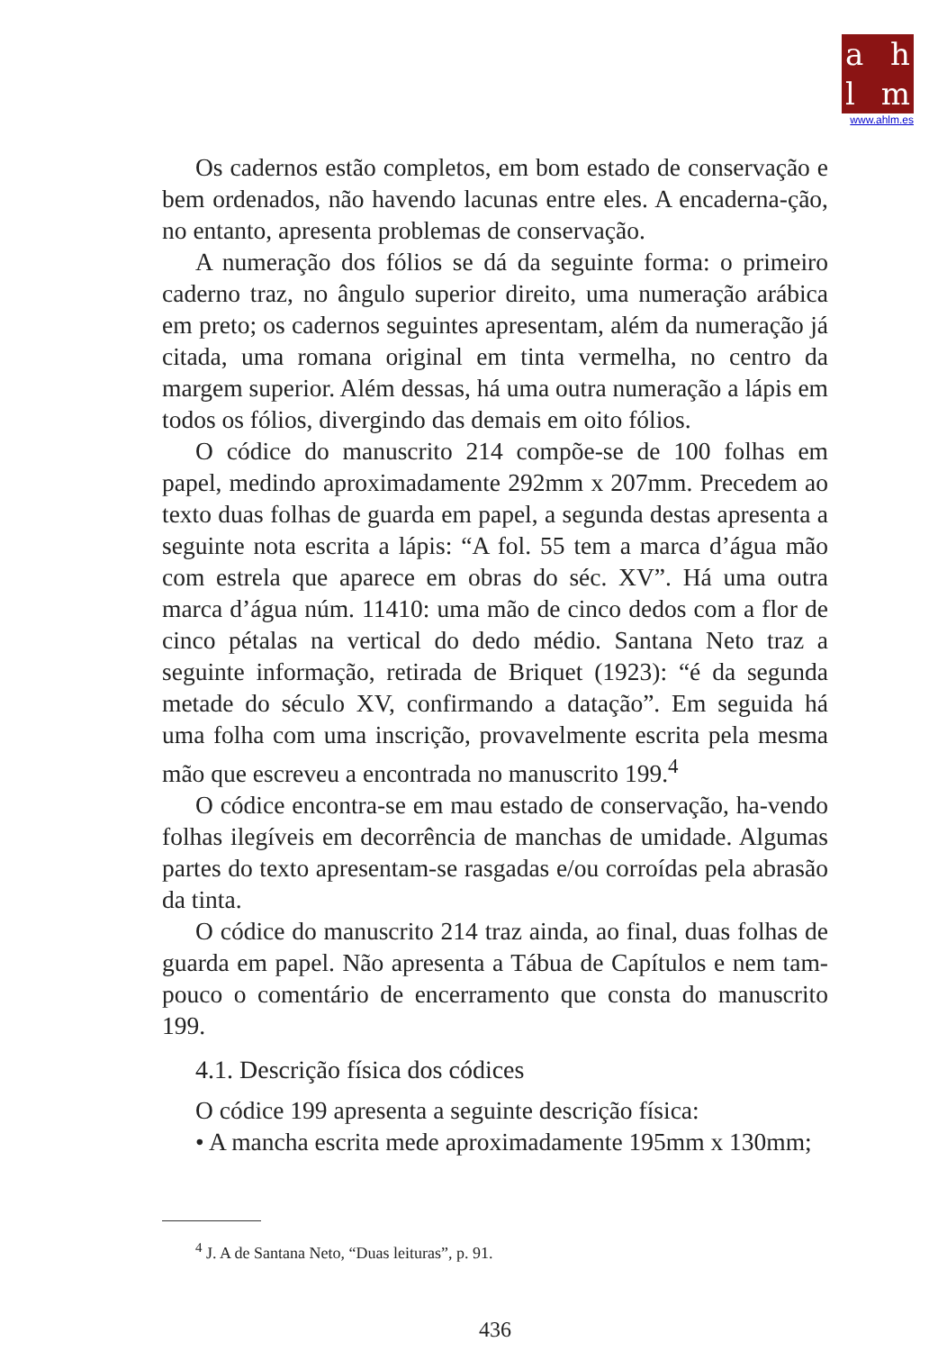ahlm
www.ahlm.es
Os cadernos estão completos, em bom estado de conservação e bem ordenados, não havendo lacunas entre eles. A encaderna-ção, no entanto, apresenta problemas de conservação.
A numeração dos fólios se dá da seguinte forma: o primeiro caderno traz, no ângulo superior direito, uma numeração arábica em preto; os cadernos seguintes apresentam, além da numeração já citada, uma romana original em tinta vermelha, no centro da margem superior. Além dessas, há uma outra numeração a lápis em todos os fólios, divergindo das demais em oito fólios.
O códice do manuscrito 214 compõe-se de 100 folhas em papel, medindo aproximadamente 292mm x 207mm. Precedem ao texto duas folhas de guarda em papel, a segunda destas apresenta a seguinte nota escrita a lápis: “A fol. 55 tem a marca d’água mão com estrela que aparece em obras do séc. XV”. Há uma outra marca d’água núm. 11410: uma mão de cinco dedos com a flor de cinco pétalas na vertical do dedo médio. Santana Neto traz a seguinte informação, retirada de Briquet (1923): “é da segunda metade do século XV, confirmando a datação”. Em seguida há uma folha com uma inscrição, provavelmente escrita pela mesma mão que escreveu a encontrada no manuscrito 199.<sup>4</sup>
O códice encontra-se em mau estado de conservação, ha-vendo folhas ilegíveis em decorrência de manchas de umidade. Algumas partes do texto apresentam-se rasgadas e/ou corroídas pela abrasão da tinta.
O códice do manuscrito 214 traz ainda, ao final, duas folhas de guarda em papel. Não apresenta a Tábua de Capítulos e nem tam-pouco o comentário de encerramento que consta do manuscrito 199.
4.1. Descrição física dos códices
O códice 199 apresenta a seguinte descrição física:
• A mancha escrita mede aproximadamente 195mm x 130mm;
<sup>4</sup> J. A de Santana Neto, “Duas leituras”, p. 91.
436